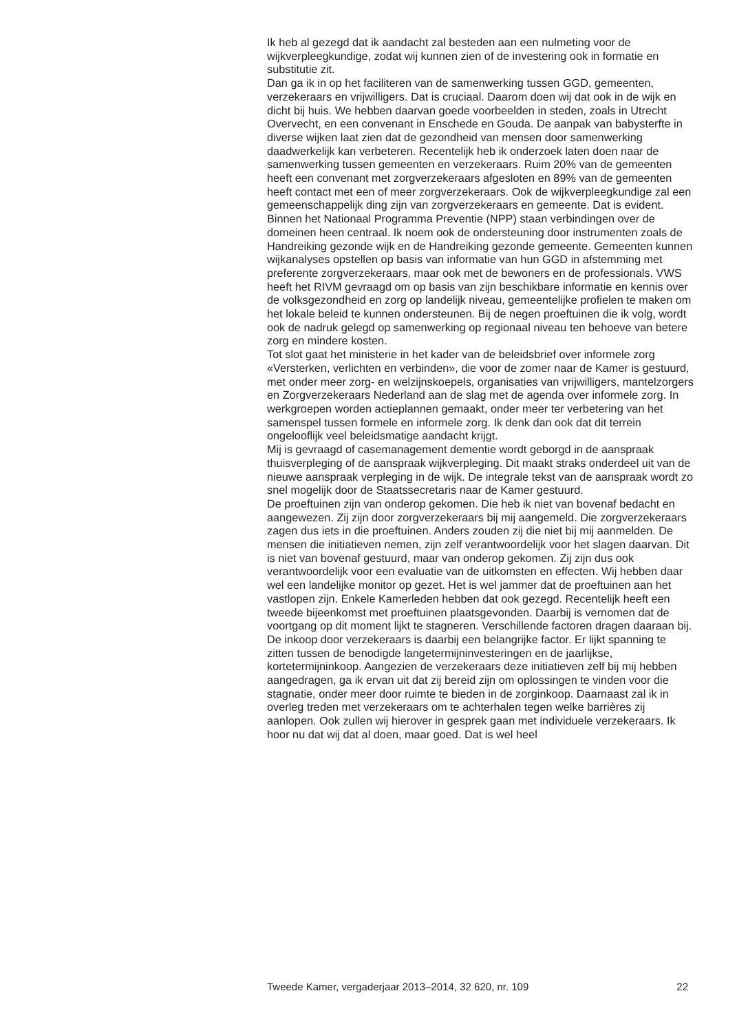Ik heb al gezegd dat ik aandacht zal besteden aan een nulmeting voor de wijkverpleegkundige, zodat wij kunnen zien of de investering ook in formatie en substitutie zit.
Dan ga ik in op het faciliteren van de samenwerking tussen GGD, gemeenten, verzekeraars en vrijwilligers. Dat is cruciaal. Daarom doen wij dat ook in de wijk en dicht bij huis. We hebben daarvan goede voorbeelden in steden, zoals in Utrecht Overvecht, en een convenant in Enschede en Gouda. De aanpak van babysterfte in diverse wijken laat zien dat de gezondheid van mensen door samenwerking daadwerkelijk kan verbeteren. Recentelijk heb ik onderzoek laten doen naar de samenwerking tussen gemeenten en verzekeraars. Ruim 20% van de gemeenten heeft een convenant met zorgverzekeraars afgesloten en 89% van de gemeenten heeft contact met een of meer zorgverzekeraars. Ook de wijkverpleegkundige zal een gemeenschappelijk ding zijn van zorgverzekeraars en gemeente. Dat is evident.
Binnen het Nationaal Programma Preventie (NPP) staan verbindingen over de domeinen heen centraal. Ik noem ook de ondersteuning door instrumenten zoals de Handreiking gezonde wijk en de Handreiking gezonde gemeente. Gemeenten kunnen wijkanalyses opstellen op basis van informatie van hun GGD in afstemming met preferente zorgverzekeraars, maar ook met de bewoners en de professionals. VWS heeft het RIVM gevraagd om op basis van zijn beschikbare informatie en kennis over de volksgezondheid en zorg op landelijk niveau, gemeentelijke profielen te maken om het lokale beleid te kunnen ondersteunen. Bij de negen proeftuinen die ik volg, wordt ook de nadruk gelegd op samenwerking op regionaal niveau ten behoeve van betere zorg en mindere kosten.
Tot slot gaat het ministerie in het kader van de beleidsbrief over informele zorg «Versterken, verlichten en verbinden», die voor de zomer naar de Kamer is gestuurd, met onder meer zorg- en welzijnskoepels, organisaties van vrijwilligers, mantelzorgers en Zorgverzekeraars Nederland aan de slag met de agenda over informele zorg. In werkgroepen worden actieplannen gemaakt, onder meer ter verbetering van het samenspel tussen formele en informele zorg. Ik denk dan ook dat dit terrein ongelooflijk veel beleidsmatige aandacht krijgt.
Mij is gevraagd of casemanagement dementie wordt geborgd in de aanspraak thuisverpleging of de aanspraak wijkverpleging. Dit maakt straks onderdeel uit van de nieuwe aanspraak verpleging in de wijk. De integrale tekst van de aanspraak wordt zo snel mogelijk door de Staatssecretaris naar de Kamer gestuurd.
De proeftuinen zijn van onderop gekomen. Die heb ik niet van bovenaf bedacht en aangewezen. Zij zijn door zorgverzekeraars bij mij aangemeld. Die zorgverzekeraars zagen dus iets in die proeftuinen. Anders zouden zij die niet bij mij aanmelden. De mensen die initiatieven nemen, zijn zelf verantwoordelijk voor het slagen daarvan. Dit is niet van bovenaf gestuurd, maar van onderop gekomen. Zij zijn dus ook verantwoordelijk voor een evaluatie van de uitkomsten en effecten. Wij hebben daar wel een landelijke monitor op gezet. Het is wel jammer dat de proeftuinen aan het vastlopen zijn. Enkele Kamerleden hebben dat ook gezegd. Recentelijk heeft een tweede bijeenkomst met proeftuinen plaatsgevonden. Daarbij is vernomen dat de voortgang op dit moment lijkt te stagneren. Verschillende factoren dragen daaraan bij. De inkoop door verzekeraars is daarbij een belangrijke factor. Er lijkt spanning te zitten tussen de benodigde langetermijninvesteringen en de jaarlijkse, kortetermijninkoop. Aangezien de verzekeraars deze initiatieven zelf bij mij hebben aangedragen, ga ik ervan uit dat zij bereid zijn om oplossingen te vinden voor die stagnatie, onder meer door ruimte te bieden in de zorginkoop. Daarnaast zal ik in overleg treden met verzekeraars om te achterhalen tegen welke barrières zij aanlopen. Ook zullen wij hierover in gesprek gaan met individuele verzekeraars. Ik hoor nu dat wij dat al doen, maar goed. Dat is wel heel
Tweede Kamer, vergaderjaar 2013–2014, 32 620, nr. 109 22